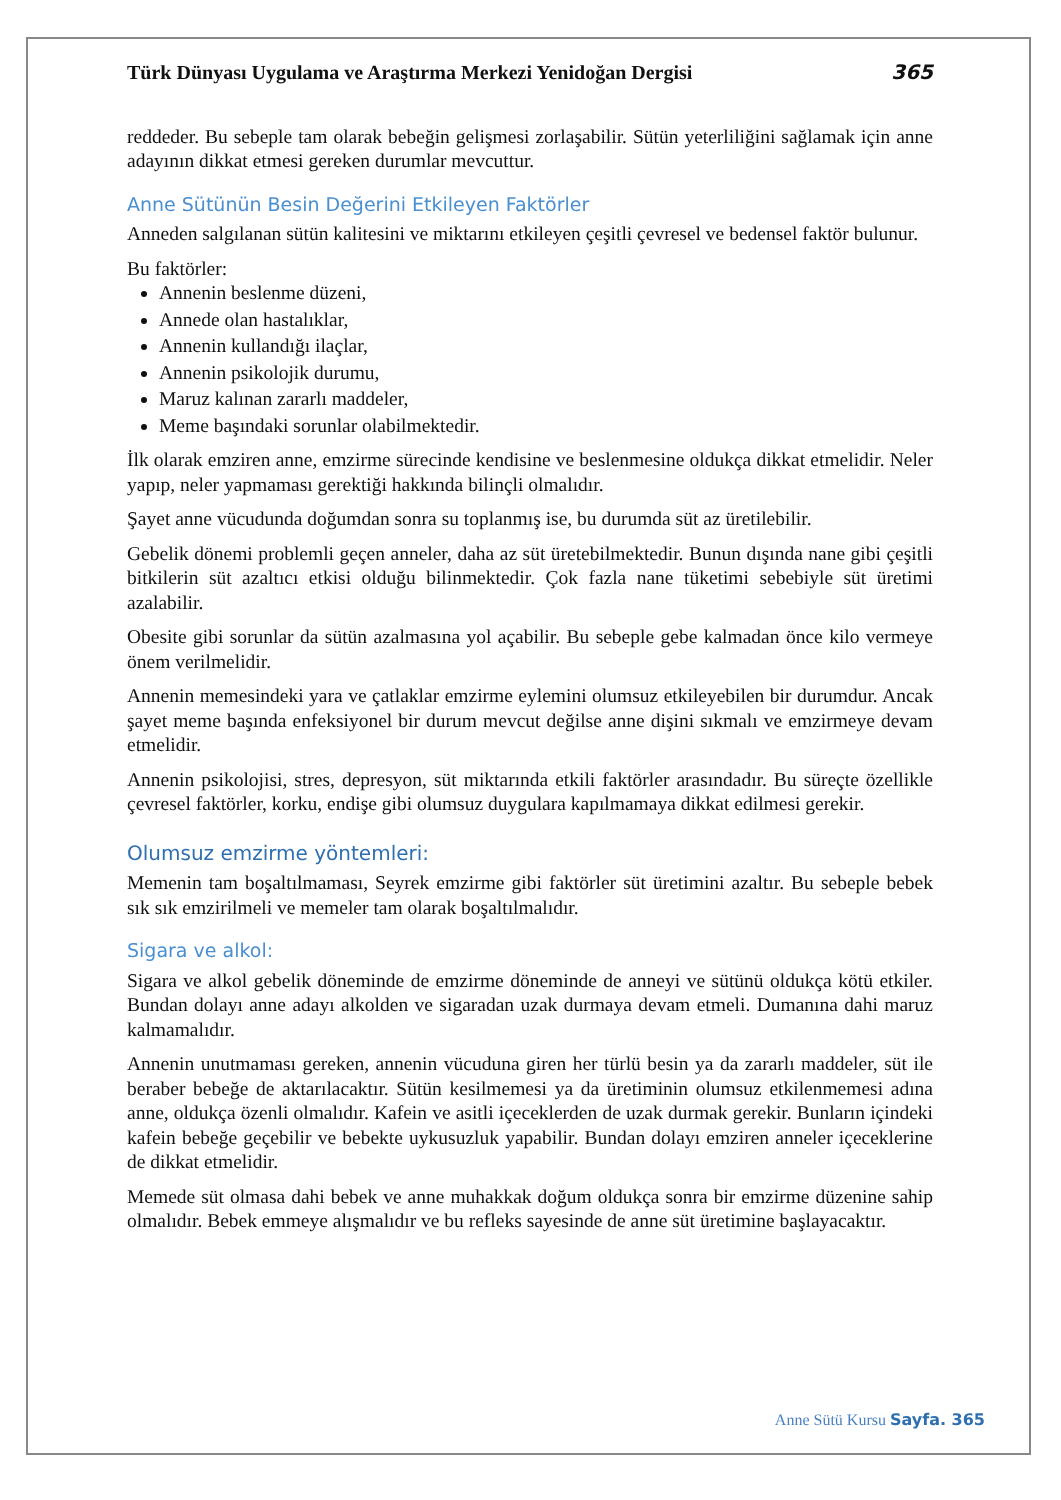Türk Dünyası Uygulama ve Araştırma Merkezi Yenidoğan Dergisi 365
reddeder. Bu sebeple tam olarak bebeğin gelişmesi zorlaşabilir. Sütün yeterliliğini sağlamak için anne adayının dikkat etmesi gereken durumlar mevcuttur.
Anne Sütünün Besin Değerini Etkileyen Faktörler
Anneden salgılanan sütün kalitesini ve miktarını etkileyen çeşitli çevresel ve bedensel faktör bulunur.
Bu faktörler:
Annenin beslenme düzeni,
Annede olan hastalıklar,
Annenin kullandığı ilaçlar,
Annenin psikolojik durumu,
Maruz kalınan zararlı maddeler,
Meme başındaki sorunlar olabilmektedir.
İlk olarak emziren anne, emzirme sürecinde kendisine ve beslenmesine oldukça dikkat etmelidir. Neler yapıp, neler yapmaması gerektiği hakkında bilinçli olmalıdır.
Şayet anne vücudunda doğumdan sonra su toplanmış ise, bu durumda süt az üretilebilir.
Gebelik dönemi problemli geçen anneler, daha az süt üretebilmektedir. Bunun dışında nane gibi çeşitli bitkilerin süt azaltıcı etkisi olduğu bilinmektedir. Çok fazla nane tüketimi sebebiyle süt üretimi azalabilir.
Obesite gibi sorunlar da sütün azalmasına yol açabilir. Bu sebeple gebe kalmadan önce kilo vermeye önem verilmelidir.
Annenin memesindeki yara ve çatlaklar emzirme eylemini olumsuz etkileyebilen bir durumdur. Ancak şayet meme başında enfeksiyonel bir durum mevcut değilse anne dişini sıkmalı ve emzirmeye devam etmelidir.
Annenin psikolojisi, stres, depresyon, süt miktarında etkili faktörler arasındadır. Bu süreçte özellikle çevresel faktörler, korku, endişe gibi olumsuz duygulara kapılmamaya dikkat edilmesi gerekir.
Olumsuz emzirme yöntemleri:
Memenin tam boşaltılmaması, Seyrek emzirme gibi faktörler süt üretimini azaltır. Bu sebeple bebek sık sık emzirilmeli ve memeler tam olarak boşaltılmalıdır.
Sigara ve alkol:
Sigara ve alkol gebelik döneminde de emzirme döneminde de anneyi ve sütünü oldukça kötü etkiler. Bundan dolayı anne adayı alkolden ve sigaradan uzak durmaya devam etmeli. Dumanına dahi maruz kalmamalıdır.
Annenin unutmaması gereken, annenin vücuduna giren her türlü besin ya da zararlı maddeler, süt ile beraber bebeğe de aktarılacaktır. Sütün kesilmemesi ya da üretiminin olumsuz etkilenmemesi adına anne, oldukça özenli olmalıdır. Kafein ve asitli içeceklerden de uzak durmak gerekir. Bunların içindeki kafein bebeğe geçebilir ve bebekte uykusuzluk yapabilir. Bundan dolayı emziren anneler içeceklerine de dikkat etmelidir.
Memede süt olmasa dahi bebek ve anne muhakkak doğum oldukça sonra bir emzirme düzenine sahip olmalıdır. Bebek emmeye alışmalıdır ve bu refleks sayesinde de anne süt üretimine başlayacaktır.
Anne Sütü Kursu Sayfa. 365